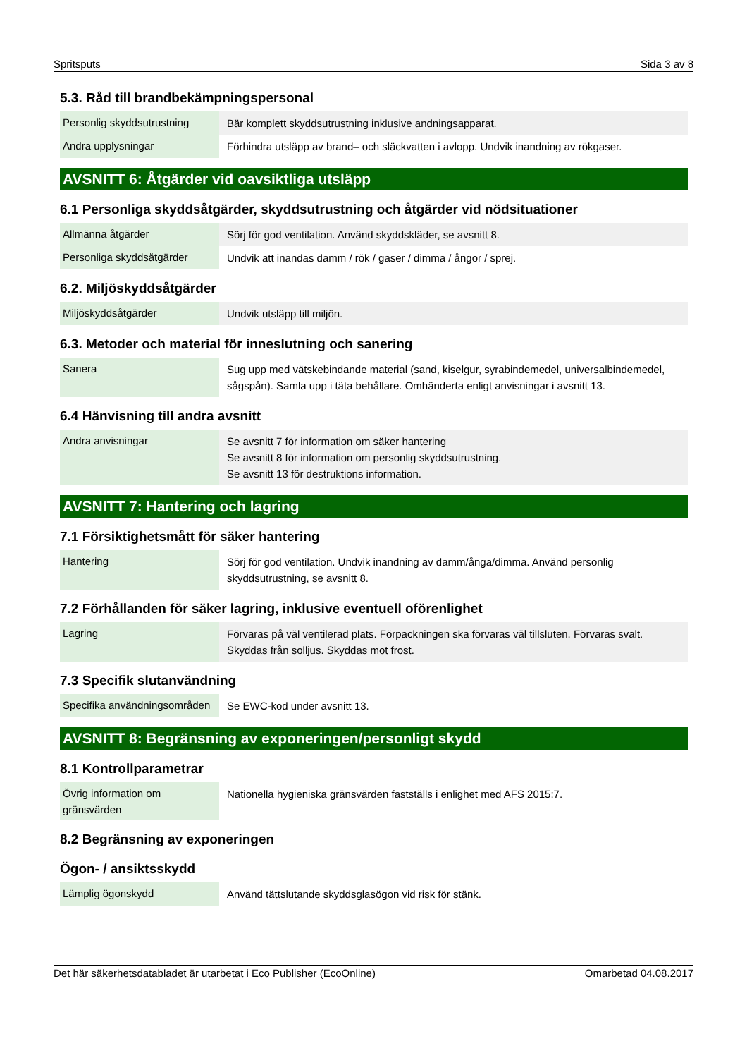Spritsputs Sida 3 av 8
5.3. Råd till brandbekämpningspersonal
| Personlig skyddsutrustning | Bär komplett skyddsutrustning inklusive andningsapparat. |
| Andra upplysningar | Förhindra utsläpp av brand– och släckvatten i avlopp. Undvik inandning av rökgaser. |
AVSNITT 6: Åtgärder vid oavsiktliga utsläpp
6.1 Personliga skyddsåtgärder, skyddsutrustning och åtgärder vid nödsituationer
| Allmänna åtgärder | Sörj för god ventilation. Använd skyddskläder, se avsnitt 8. |
| Personliga skyddsåtgärder | Undvik att inandas damm / rök / gaser / dimma / ångor / sprej. |
6.2. Miljöskyddsåtgärder
| Miljöskyddsåtgärder | Undvik utsläpp till miljön. |
6.3. Metoder och material för inneslutning och sanering
| Sanera | Sug upp med vätskebindande material (sand, kiselgur, syrabindemedel, universalbindemedel, sågspån). Samla upp i täta behållare. Omhänderta enligt anvisningar i avsnitt 13. |
6.4 Hänvisning till andra avsnitt
| Andra anvisningar | Se avsnitt 7 för information om säker hantering Se avsnitt 8 för information om personlig skyddsutrustning. Se avsnitt 13 för destruktions information. |
AVSNITT 7: Hantering och lagring
7.1 Försiktighetsmått för säker hantering
| Hantering | Sörj för god ventilation. Undvik inandning av damm/ånga/dimma. Använd personlig skyddsutrustning, se avsnitt 8. |
7.2 Förhållanden för säker lagring, inklusive eventuell oförenlighet
| Lagring | Förvaras på väl ventilerad plats. Förpackningen ska förvaras väl tillsluten. Förvaras svalt. Skyddas från solljus. Skyddas mot frost. |
7.3 Specifik slutanvändning
| Specifika användningsområden | Se EWC-kod under avsnitt 13. |
AVSNITT 8: Begränsning av exponeringen/personligt skydd
8.1 Kontrollparametrar
| Övrig information om gränsvärden | Nationella hygieniska gränsvärden fastställs i enlighet med AFS 2015:7. |
8.2 Begränsning av exponeringen
Ögon- / ansiktsskydd
| Lämplig ögonskydd | Använd tättslutande skyddsglasögon vid risk för stänk. |
Det här säkerhetsdatabladet är utarbetat i Eco Publisher (EcoOnline) Omarbetad 04.08.2017